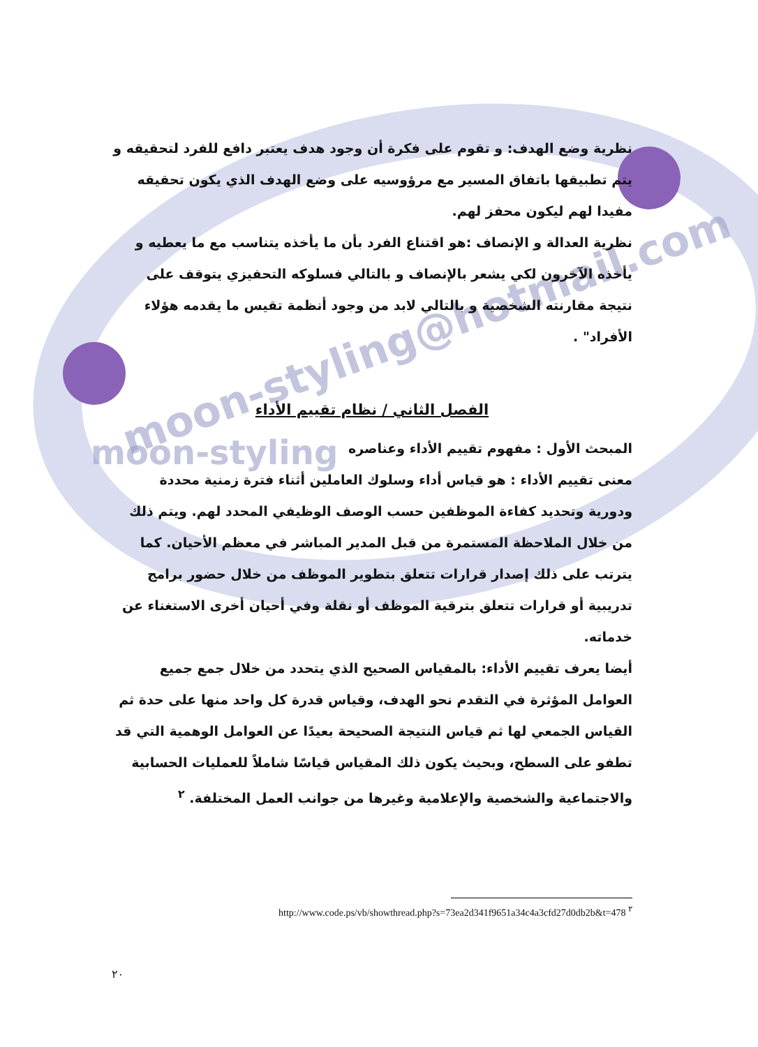moon-styling@hotmail.com
moon-styling
نظرية وضع الهدف: و تقوم على فكرة أن وجود هدف يعتبر دافع للفرد لتحقيقه و يتم تطبيقها باتفاق المسير مع مرؤوسيه على وضع الهدف الذي يكون تحقيقه مفيدا لهم ليكون محفز لهم.
نظرية العدالة و الإنصاف :هو اقتناع الفرد بأن ما يأخذه يتناسب مع ما يعطيه و يأخذه الآخرون لكي يشعر بالإنصاف و بالتالي فسلوكه التحفيزي يتوقف على نتيجة مقارنته الشخصية و بالتالي لابد من وجود أنظمة تقيس ما يقدمه هؤلاء الأفراد" .
الفصل الثاني / نظام تقييم الأداء
المبحث الأول : مفهوم تقييم الأداء وعناصره
معنى تقييم الأداء : هو قياس أداء وسلوك العاملين أثناء فترة زمنية محددة ودورية وتحديد كفاءة الموظفين حسب الوصف الوظيفي المحدد لهم. ويتم ذلك من خلال الملاحظة المستمرة من قبل المدير المباشر في معظم الأحيان. كما يترتب على ذلك إصدار قرارات تتعلق بتطوير الموظف من خلال حضور برامج تدريبية أو قرارات تتعلق بترقية الموظف أو نقلة وفي أحيان أخرى الاستغناء عن خدماته.
أيضا يعرف تقييم الأداء: بالمقياس الصحيح الذي يتحدد من خلال جمع جميع العوامل المؤثرة في التقدم نحو الهدف، وقياس قدرة كل واحد منها على حدة ثم القياس الجمعي لها ثم قياس النتيجة الصحيحة بعيدًا عن العوامل الوهمية التي قد تطفو على السطح، وبحيث يكون ذلك المقياس قياسًا شاملاً للعمليات الحسابية والاجتماعية والشخصية والإعلامية وغيرها من جوانب العمل المختلفة. <sup>٢</sup>
http://www.code.ps/vb/showthread.php?s=73ea2d341f9651a34c4a3cfd27d0db2b&t=478 <sup>٢</sup>
٢٠